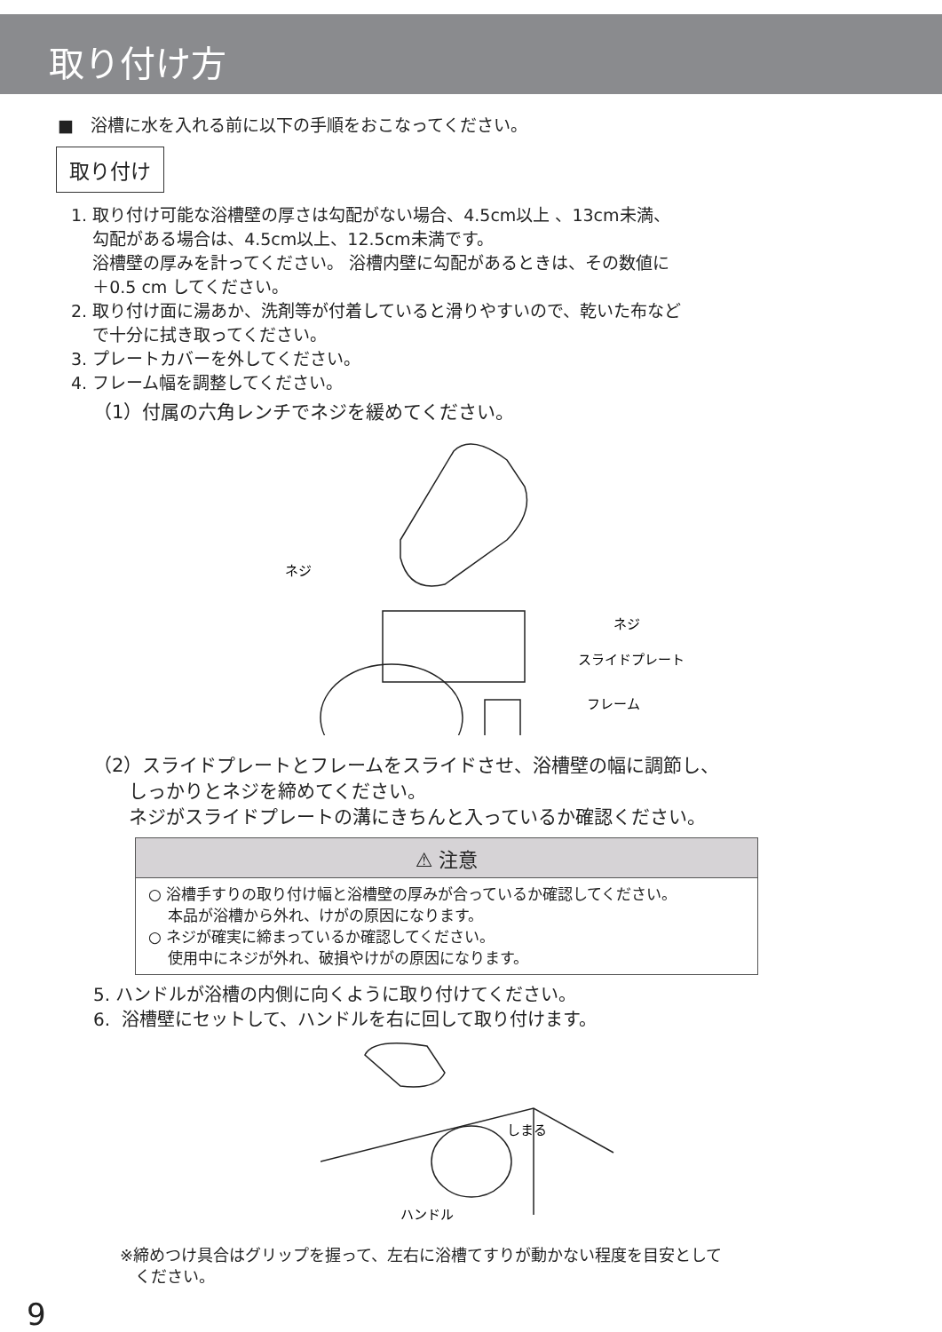取り付け方
■　浴槽に水を入れる前に以下の手順をおこなってください。
取り付け
1. 取り付け可能な浴槽壁の厚さは勾配がない場合、4.5cm以上 、13cm未満、
勾配がある場合は、4.5cm以上、12.5cm未満です。
浴槽壁の厚みを計ってください。 浴槽内壁に勾配があるときは、その数値に
＋0.5 cm してください。
2. 取り付け面に湯あか、洗剤等が付着していると滑りやすいので、乾いた布など
で十分に拭き取ってください。
3. プレートカバーを外してください。
4. フレーム幅を調整してください。
（1）付属の六角レンチでネジを緩めてください。
ネジ
ネジ
スライドプレート
フレーム
（2）スライドプレートとフレームをスライドさせ、浴槽壁の幅に調節し、
しっかりとネジを締めてください。
ネジがスライドプレートの溝にきちんと入っているか確認ください。
⚠ 注意
○ 浴槽手すりの取り付け幅と浴槽壁の厚みが合っているか確認してください。
本品が浴槽から外れ、けがの原因になります。
○ ネジが確実に締まっているか確認してください。
使用中にネジが外れ、破損やけがの原因になります。
5. ハンドルが浴槽の内側に向くように取り付けてください。
6. 浴槽壁にセットして、ハンドルを右に回して取り付けます。
しまる
ハンドル
※締めつけ具合はグリップを握って、左右に浴槽てすりが動かない程度を目安として
ください。
9